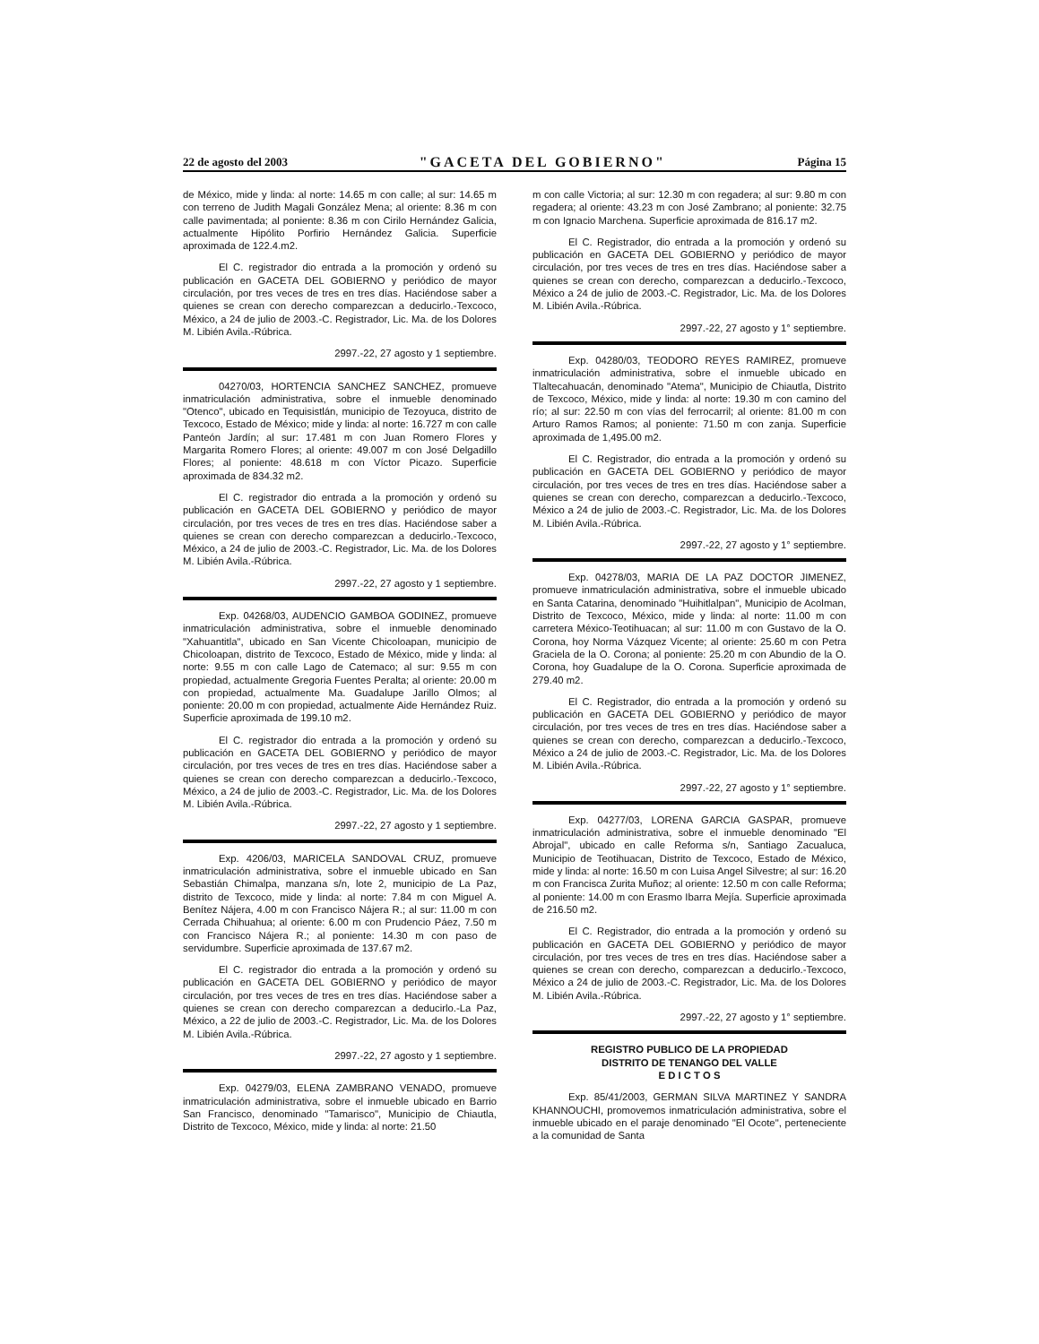22 de agosto del 2003 "GACETA DEL GOBIERNO" Página 15
de México, mide y linda: al norte: 14.65 m con calle; al sur: 14.65 m con terreno de Judith Magali González Mena; al oriente: 8.36 m con calle pavimentada; al poniente: 8.36 m con Cirilo Hernández Galicia, actualmente Hipólito Porfirio Hernández Galicia. Superficie aproximada de 122.4.m2.
El C. registrador dio entrada a la promoción y ordenó su publicación en GACETA DEL GOBIERNO y periódico de mayor circulación, por tres veces de tres en tres días. Haciéndose saber a quienes se crean con derecho comparezcan a deducirlo.-Texcoco, México, a 24 de julio de 2003.-C. Registrador, Lic. Ma. de los Dolores M. Libién Avila.-Rúbrica.
2997.-22, 27 agosto y 1 septiembre.
04270/03, HORTENCIA SANCHEZ SANCHEZ, promueve inmatriculación administrativa, sobre el inmueble denominado "Otenco", ubicado en Tequisistlán, municipio de Tezoyuca, distrito de Texcoco, Estado de México; mide y linda: al norte: 16.727 m con calle Panteón Jardín; al sur: 17.481 m con Juan Romero Flores y Margarita Romero Flores; al oriente: 49.007 m con José Delgadillo Flores; al poniente: 48.618 m con Víctor Picazo. Superficie aproximada de 834.32 m2.
El C. registrador dio entrada a la promoción y ordenó su publicación en GACETA DEL GOBIERNO y periódico de mayor circulación, por tres veces de tres en tres días. Haciéndose saber a quienes se crean con derecho comparezcan a deducirlo.-Texcoco, México, a 24 de julio de 2003.-C. Registrador, Lic. Ma. de los Dolores M. Libién Avila.-Rúbrica.
2997.-22, 27 agosto y 1 septiembre.
Exp. 04268/03, AUDENCIO GAMBOA GODINEZ, promueve inmatriculación administrativa, sobre el inmueble denominado "Xahuantitla", ubicado en San Vicente Chicoloapan, municipio de Chicoloapan, distrito de Texcoco, Estado de México, mide y linda: al norte: 9.55 m con calle Lago de Catemaco; al sur: 9.55 m con propiedad, actualmente Gregoria Fuentes Peralta; al oriente: 20.00 m con propiedad, actualmente Ma. Guadalupe Jarillo Olmos; al poniente: 20.00 m con propiedad, actualmente Aide Hernández Ruiz. Superficie aproximada de 199.10 m2.
El C. registrador dio entrada a la promoción y ordenó su publicación en GACETA DEL GOBIERNO y periódico de mayor circulación, por tres veces de tres en tres días. Haciéndose saber a quienes se crean con derecho comparezcan a deducirlo.-Texcoco, México, a 24 de julio de 2003.-C. Registrador, Lic. Ma. de los Dolores M. Libién Avila.-Rúbrica.
2997.-22, 27 agosto y 1 septiembre.
Exp. 4206/03, MARICELA SANDOVAL CRUZ, promueve inmatriculación administrativa, sobre el inmueble ubicado en San Sebastián Chimalpa, manzana s/n, lote 2, municipio de La Paz, distrito de Texcoco, mide y linda: al norte: 7.84 m con Miguel A. Benítez Nájera, 4.00 m con Francisco Nájera R.; al sur: 11.00 m con Cerrada Chihuahua; al oriente: 6.00 m con Prudencio Páez, 7.50 m con Francisco Nájera R.; al poniente: 14.30 m con paso de servidumbre. Superficie aproximada de 137.67 m2.
El C. registrador dio entrada a la promoción y ordenó su publicación en GACETA DEL GOBIERNO y periódico de mayor circulación, por tres veces de tres en tres días. Haciéndose saber a quienes se crean con derecho comparezcan a deducirlo.-La Paz, México, a 22 de julio de 2003.-C. Registrador, Lic. Ma. de los Dolores M. Libién Avila.-Rúbrica.
2997.-22, 27 agosto y 1 septiembre.
Exp. 04279/03, ELENA ZAMBRANO VENADO, promueve inmatriculación administrativa, sobre el inmueble ubicado en Barrio San Francisco, denominado "Tamarisco", Municipio de Chiautla, Distrito de Texcoco, México, mide y linda: al norte: 21.50
m con calle Victoria; al sur: 12.30 m con regadera; al sur: 9.80 m con regadera; al oriente: 43.23 m con José Zambrano; al poniente: 32.75 m con Ignacio Marchena. Superficie aproximada de 816.17 m2.
El C. Registrador, dio entrada a la promoción y ordenó su publicación en GACETA DEL GOBIERNO y periódico de mayor circulación, por tres veces de tres en tres días. Haciéndose saber a quienes se crean con derecho, comparezcan a deducirlo.-Texcoco, México a 24 de julio de 2003.-C. Registrador, Lic. Ma. de los Dolores M. Libién Avila.-Rúbrica.
2997.-22, 27 agosto y 1° septiembre.
Exp. 04280/03, TEODORO REYES RAMIREZ, promueve inmatriculación administrativa, sobre el inmueble ubicado en Tlaltecahuacán, denominado "Atema", Municipio de Chiautla, Distrito de Texcoco, México, mide y linda: al norte: 19.30 m con camino del río; al sur: 22.50 m con vías del ferrocarril; al oriente: 81.00 m con Arturo Ramos Ramos; al poniente: 71.50 m con zanja. Superficie aproximada de 1,495.00 m2.
El C. Registrador, dio entrada a la promoción y ordenó su publicación en GACETA DEL GOBIERNO y periódico de mayor circulación, por tres veces de tres en tres días. Haciéndose saber a quienes se crean con derecho, comparezcan a deducirlo.-Texcoco, México a 24 de julio de 2003.-C. Registrador, Lic. Ma. de los Dolores M. Libién Avila.-Rúbrica.
2997.-22, 27 agosto y 1° septiembre.
Exp. 04278/03, MARIA DE LA PAZ DOCTOR JIMENEZ, promueve inmatriculación administrativa, sobre el inmueble ubicado en Santa Catarina, denominado "Huihitlalpan", Municipio de Acolman, Distrito de Texcoco, México, mide y linda: al norte: 11.00 m con carretera México-Teotihuacan; al sur: 11.00 m con Gustavo de la O. Corona, hoy Norma Vázquez Vicente; al oriente: 25.60 m con Petra Graciela de la O. Corona; al poniente: 25.20 m con Abundio de la O. Corona, hoy Guadalupe de la O. Corona. Superficie aproximada de 279.40 m2.
El C. Registrador, dio entrada a la promoción y ordenó su publicación en GACETA DEL GOBIERNO y periódico de mayor circulación, por tres veces de tres en tres días. Haciéndose saber a quienes se crean con derecho, comparezcan a deducirlo.-Texcoco, México a 24 de julio de 2003.-C. Registrador, Lic. Ma. de los Dolores M. Libién Avila.-Rúbrica.
2997.-22, 27 agosto y 1° septiembre.
Exp. 04277/03, LORENA GARCIA GASPAR, promueve inmatriculación administrativa, sobre el inmueble denominado "El Abrojal", ubicado en calle Reforma s/n, Santiago Zacualuca, Municipio de Teotihuacan, Distrito de Texcoco, Estado de México, mide y linda: al norte: 16.50 m con Luisa Angel Silvestre; al sur: 16.20 m con Francisca Zurita Muñoz; al oriente: 12.50 m con calle Reforma; al poniente: 14.00 m con Erasmo Ibarra Mejía. Superficie aproximada de 216.50 m2.
El C. Registrador, dio entrada a la promoción y ordenó su publicación en GACETA DEL GOBIERNO y periódico de mayor circulación, por tres veces de tres en tres días. Haciéndose saber a quienes se crean con derecho, comparezcan a deducirlo.-Texcoco, México a 24 de julio de 2003.-C. Registrador, Lic. Ma. de los Dolores M. Libién Avila.-Rúbrica.
2997.-22, 27 agosto y 1° septiembre.
REGISTRO PUBLICO DE LA PROPIEDAD
DISTRITO DE TENANGO DEL VALLE
E D I C T O S
Exp. 85/41/2003, GERMAN SILVA MARTINEZ Y SANDRA KHANNOUCHI, promovemos inmatriculación administrativa, sobre el inmueble ubicado en el paraje denominado "El Ocote", perteneciente a la comunidad de Santa